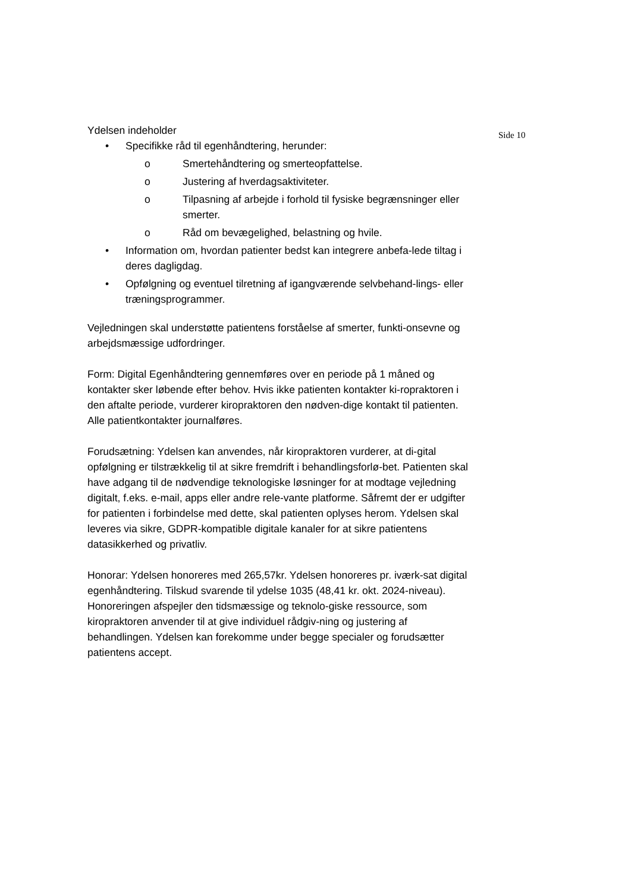Side 10
Ydelsen indeholder
• Specifikke råd til egenhåndtering, herunder:
o Smertehåndtering og smerteopfattelse.
o Justering af hverdagsaktiviteter.
o Tilpasning af arbejde i forhold til fysiske begrænsninger eller smerter.
o Råd om bevægelighed, belastning og hvile.
• Information om, hvordan patienter bedst kan integrere anbefa-lede tiltag i deres dagligdag.
• Opfølgning og eventuel tilretning af igangværende selvbehand-lings- eller træningsprogrammer.
Vejledningen skal understøtte patientens forståelse af smerter, funkti-onsevne og arbejdsmæssige udfordringer.
Form: Digital Egenhåndtering gennemføres over en periode på 1 måned og kontakter sker løbende efter behov. Hvis ikke patienten kontakter ki-ropraktoren i den aftalte periode, vurderer kiropraktoren den nødven-dige kontakt til patienten. Alle patientkontakter journalføres.
Forudsætning: Ydelsen kan anvendes, når kiropraktoren vurderer, at di-gital opfølgning er tilstrækkelig til at sikre fremdrift i behandlingsforlø-bet. Patienten skal have adgang til de nødvendige teknologiske løsninger for at modtage vejledning digitalt, f.eks. e-mail, apps eller andre rele-vante platforme. Såfremt der er udgifter for patienten i forbindelse med dette, skal patienten oplyses herom. Ydelsen skal leveres via sikre, GDPR-kompatible digitale kanaler for at sikre patientens datasikkerhed og privatliv.
Honorar: Ydelsen honoreres med 265,57kr. Ydelsen honoreres pr. iværk-sat digital egenhåndtering. Tilskud svarende til ydelse 1035 (48,41 kr. okt. 2024-niveau). Honoreringen afspejler den tidsmæssige og teknolo-giske ressource, som kiropraktoren anvender til at give individuel rådgiv-ning og justering af behandlingen. Ydelsen kan forekomme under begge specialer og forudsætter patientens accept.